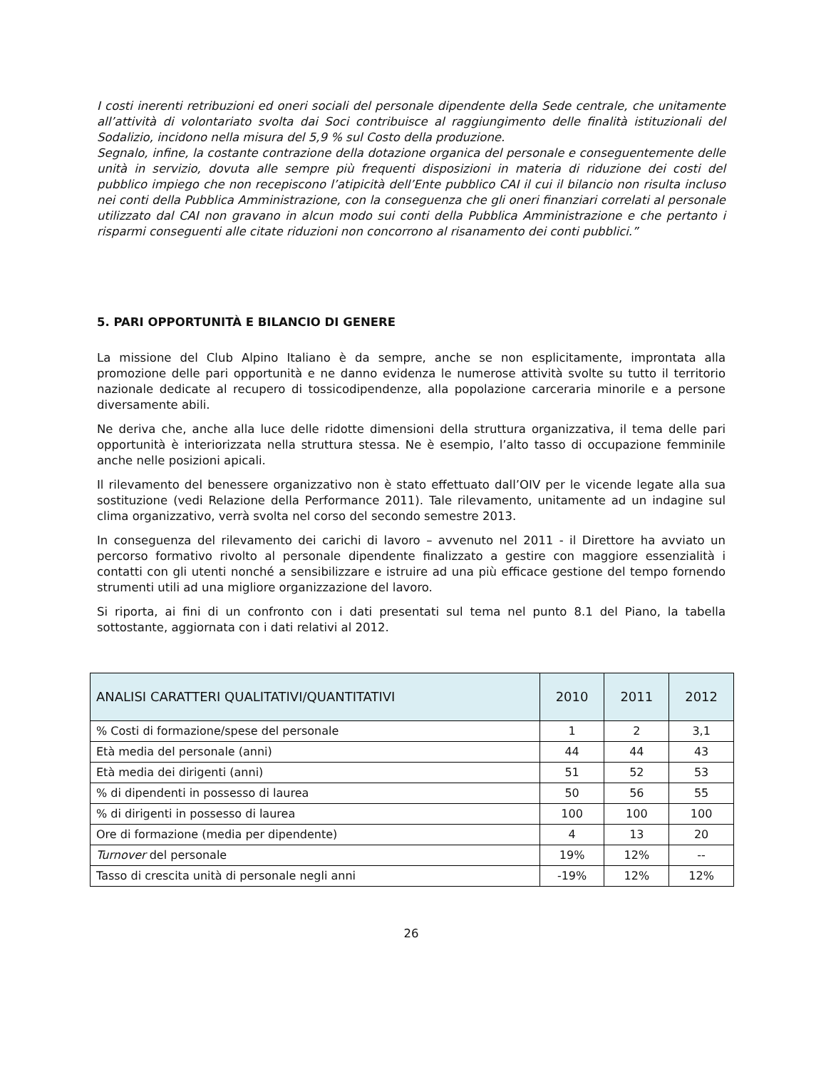I costi inerenti retribuzioni ed oneri sociali del personale dipendente della Sede centrale, che unitamente all’attività di volontariato svolta dai Soci contribuisce al raggiungimento delle finalità istituzionali del Sodalizio, incidono nella misura del 5,9 % sul Costo della produzione.
Segnalo, infine, la costante contrazione della dotazione organica del personale e conseguentemente delle unità in servizio, dovuta alle sempre più frequenti disposizioni in materia di riduzione dei costi del pubblico impiego che non recepiscono l’atipicità dell’Ente pubblico CAI il cui il bilancio non risulta incluso nei conti della Pubblica Amministrazione, con la conseguenza che gli oneri finanziari correlati al personale utilizzato dal CAI non gravano in alcun modo sui conti della Pubblica Amministrazione e che pertanto i risparmi conseguenti alle citate riduzioni non concorrono al risanamento dei conti pubblici.”
5. PARI OPPORTUNITÀ E BILANCIO DI GENERE
La missione del Club Alpino Italiano è da sempre, anche se non esplicitamente, improntata alla promozione delle pari opportunità e ne danno evidenza le numerose attività svolte su tutto il territorio nazionale dedicate al recupero di tossicodipendenze, alla popolazione carceraria minorile e a persone diversamente abili.
Ne deriva che, anche alla luce delle ridotte dimensioni della struttura organizzativa, il tema delle pari opportunità è interiorizzata nella struttura stessa. Ne è esempio, l’alto tasso di occupazione femminile anche nelle posizioni apicali.
Il rilevamento del benessere organizzativo non è stato effettuato dall’OIV per le vicende legate alla sua sostituzione (vedi Relazione della Performance 2011). Tale rilevamento, unitamente ad un indagine sul clima organizzativo, verrà svolta nel corso del secondo semestre 2013.
In conseguenza del rilevamento dei carichi di lavoro – avvenuto nel 2011 - il Direttore ha avviato un percorso formativo rivolto al personale dipendente finalizzato a gestire con maggiore essenzialità i contatti con gli utenti nonché a sensibilizzare e istruire ad una più efficace gestione del tempo fornendo strumenti utili ad una migliore organizzazione del lavoro.
Si riporta, ai fini di un confronto con i dati presentati sul tema nel punto 8.1 del Piano, la tabella sottostante, aggiornata con i dati relativi al 2012.
| ANALISI CARATTERI QUALITATIVI/QUANTITATIVI | 2010 | 2011 | 2012 |
| --- | --- | --- | --- |
| % Costi di formazione/spese del personale | 1 | 2 | 3,1 |
| Età media del personale (anni) | 44 | 44 | 43 |
| Età media dei dirigenti (anni) | 51 | 52 | 53 |
| % di dipendenti in possesso di laurea | 50 | 56 | 55 |
| % di dirigenti in possesso di laurea | 100 | 100 | 100 |
| Ore di formazione (media per dipendente) | 4 | 13 | 20 |
| Turnover del personale | 19% | 12% | -- |
| Tasso di crescita unità di personale negli anni | -19% | 12% | 12% |
26